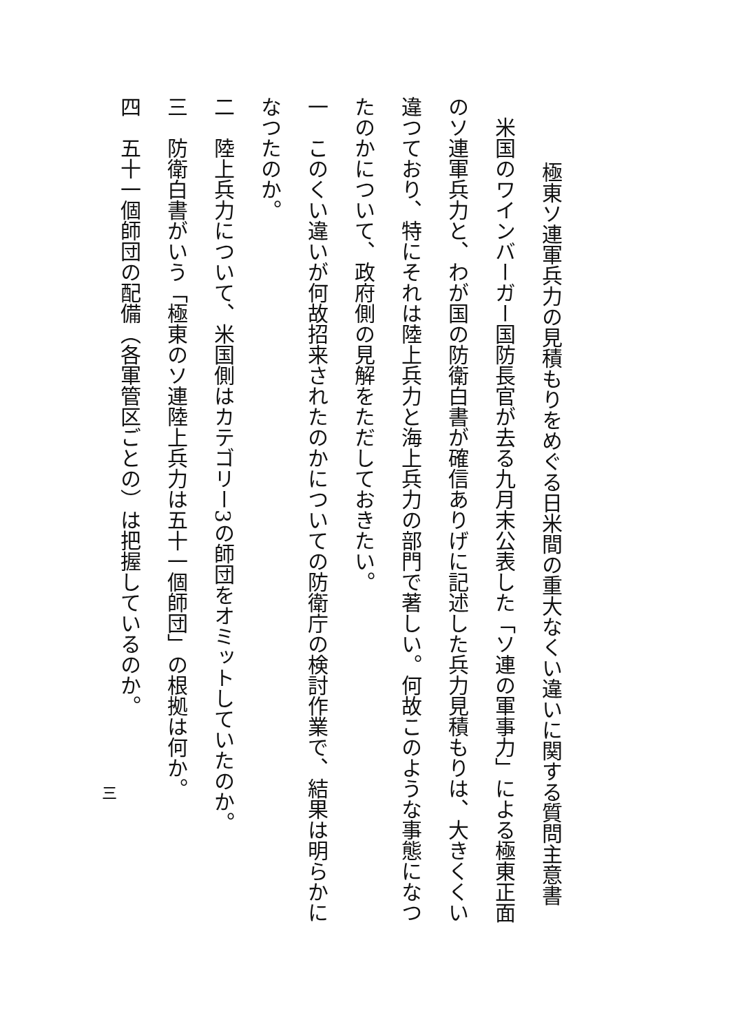極東ソ連軍兵力の見積もりをめぐる日米間の重大なくい違いに関する質問主意書
　米国のワインバーガー国防長官が去る九月末公表した「ソ連の軍事力」による極東正面のソ連軍兵力と、わが国の防衛白書が確信ありげに記述した兵力見積もりは、大きくくい違つており、特にそれは陸上兵力と海上兵力の部門で著しい。何故このような事態になつたのかについて、政府側の見解をただしておきたい。
一　このくい違いが何故招来されたのかについての防衛庁の検討作業で、結果は明らかになつたのか。
二　陸上兵力について、米国側はカテゴリー3の師団をオミットしていたのか。
三　防衛白書がいう「極東のソ連陸上兵力は五十一個師団」の根拠は何か。
四　五十一個師団の配備（各軍管区ごとの）は把握しているのか。
三